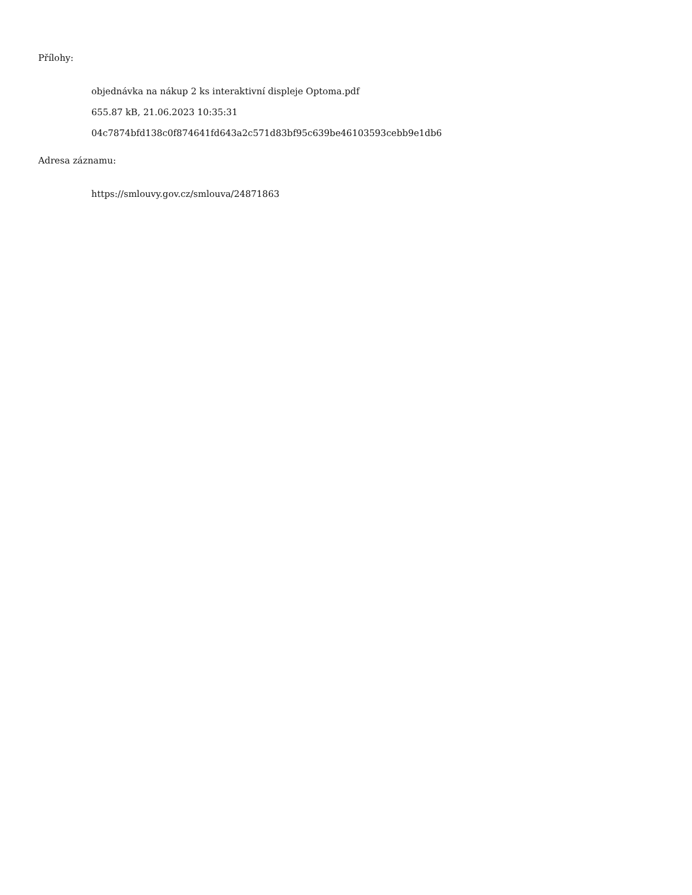Přílohy:
objednávka na nákup 2 ks interaktivní displeje Optoma.pdf
655.87 kB, 21.06.2023 10:35:31
04c7874bfd138c0f874641fd643a2c571d83bf95c639be46103593cebb9e1db6
Adresa záznamu:
https://smlouvy.gov.cz/smlouva/24871863